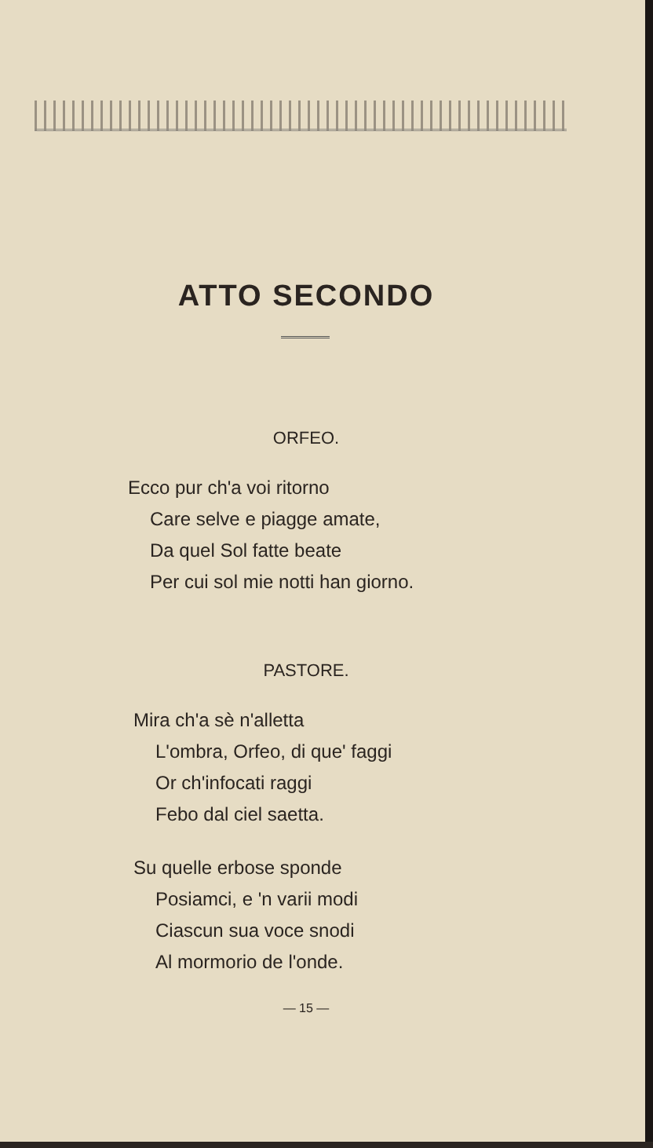ATTO SECONDO
ORFEO.
Ecco pur ch'a voi ritorno
Care selve e piagge amate,
Da quel Sol fatte beate
Per cui sol mie notti han giorno.
PASTORE.
Mira ch'a sè n'alletta
L'ombra, Orfeo, di que' faggi
Or ch'infocati raggi
Febo dal ciel saetta.
Su quelle erbose sponde
Posiamci, e 'n varii modi
Ciascun sua voce snodi
Al mormorio de l'onde.
— 15 —